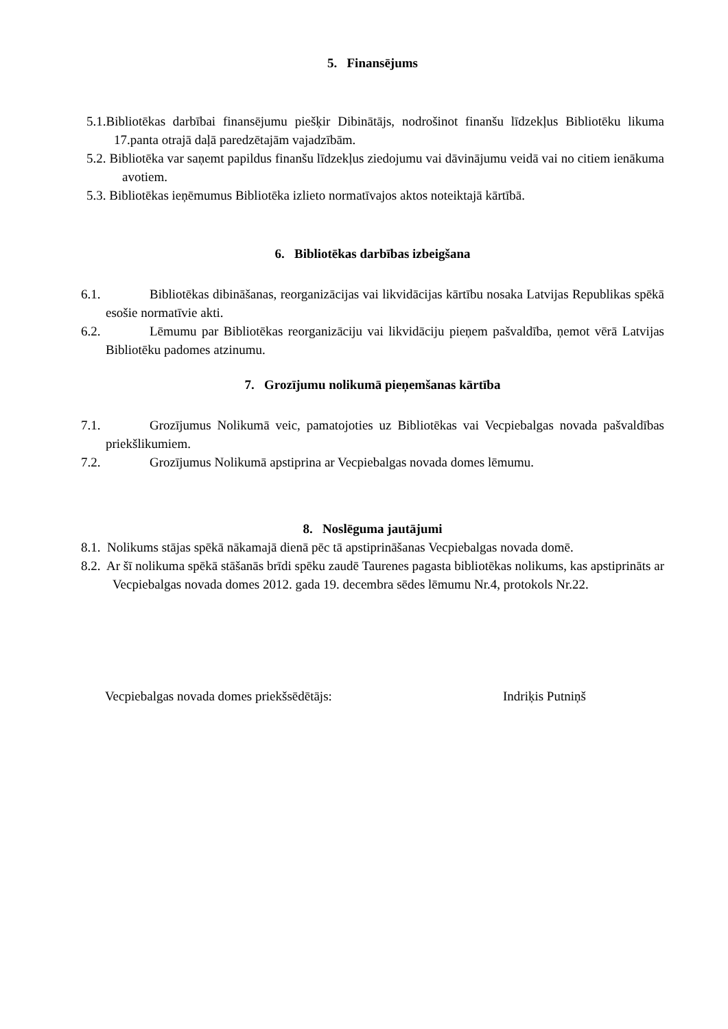5. Finansējums
5.1.Bibliotēkas darbībai finansējumu piešķir Dibinātājs, nodrošinot finanšu līdzekļus Bibliotēku likuma 17.panta otrajā daļā paredzētajām vajadzībām.
5.2. Bibliotēka var saņemt papildus finanšu līdzekļus ziedojumu vai dāvinājumu veidā vai no citiem ienākuma avotiem.
5.3. Bibliotēkas ieņēmumus Bibliotēka izlieto normatīvajos aktos noteiktajā kārtībā.
6. Bibliotēkas darbības izbeigšana
6.1. Bibliotēkas dibināšanas, reorganizācijas vai likvidācijas kārtību nosaka Latvijas Republikas spēkā esošie normatīvie akti.
6.2. Lēmumu par Bibliotēkas reorganizāciju vai likvidāciju pieņem pašvaldība, ņemot vērā Latvijas Bibliotēku padomes atzinumu.
7. Grozījumu nolikumā pieņemšanas kārtība
7.1. Grozījumus Nolikumā veic, pamatojoties uz Bibliotēkas vai Vecpiebalgas novada pašvaldības priekšlikumiem.
7.2. Grozījumus Nolikumā apstiprina ar Vecpiebalgas novada domes lēmumu.
8. Noslēguma jautājumi
8.1. Nolikums stājas spēkā nākamajā dienā pēc tā apstiprināšanas Vecpiebalgas novada domē.
8.2. Ar šī nolikuma spēkā stāšanās brīdi spēku zaudē Taurenes pagasta bibliotēkas nolikums, kas apstiprināts ar Vecpiebalgas novada domes 2012. gada 19. decembra sēdes lēmumu Nr.4, protokols Nr.22.
Vecpiebalgas novada domes priekšsēdētājs: Indriķis Putniņš